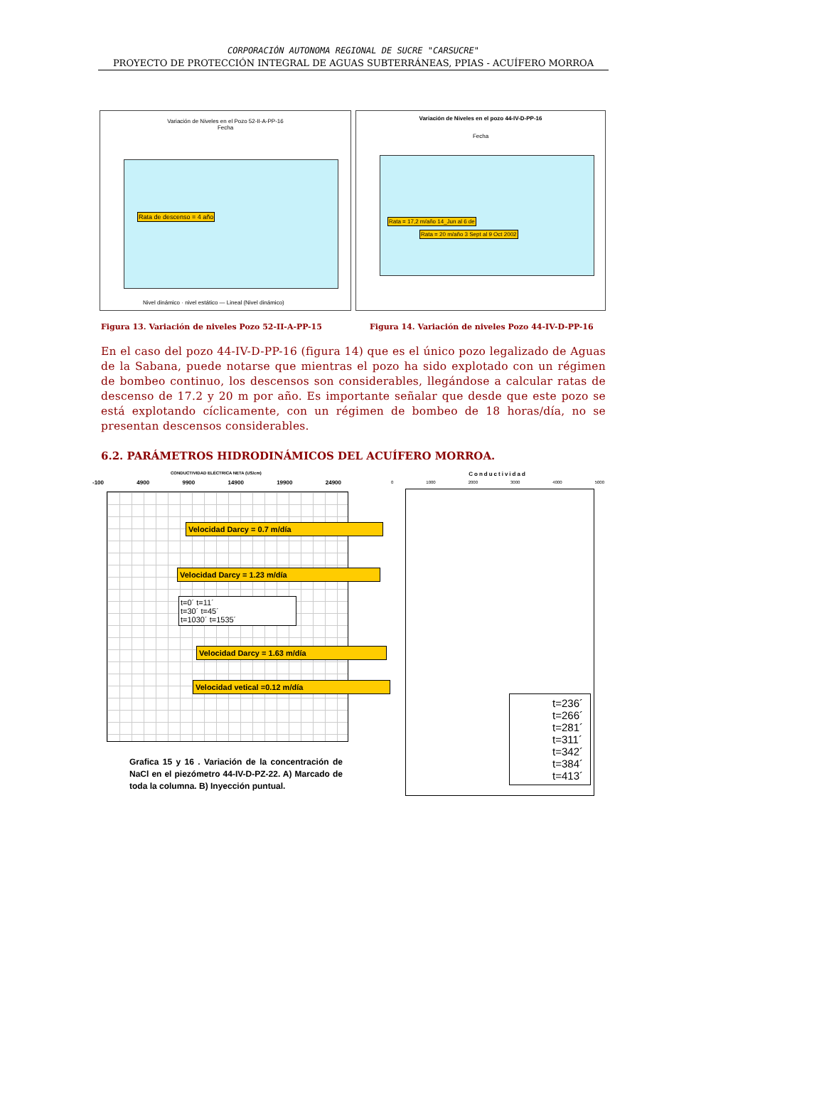CORPORACIÓN AUTONOMA REGIONAL DE SUCRE "CARSUCRE"
PROYECTO DE PROTECCIÓN INTEGRAL DE AGUAS SUBTERRÁNEAS, PPIAS - ACUÍFERO MORROA
Variación de Niveles en el Pozo 52-II-A-PP-16
Fecha
Rata de descenso = 4 año
Nivel dinámico · nivel estático — Lineal (Nivel dinámico)
Variación de Niveles en el pozo 44-IV-D-PP-16
Fecha
Rata = 17,2 m/año 14_Jun al 6 de
Rata = 20 m/año 3 Sept al 9 Oct 2002
Figura 13. Variación de niveles Pozo 52-II-A-PP-15 Figura 14. Variación de niveles Pozo 44-IV-D-PP-16
En el caso del pozo 44-IV-D-PP-16 (figura 14) que es el único pozo legalizado de Aguas de la Sabana, puede notarse que mientras el pozo ha sido explotado con un régimen de bombeo continuo, los descensos son considerables, llegándose a calcular ratas de descenso de 17.2 y 20 m por año. Es importante señalar que desde que este pozo se está explotando cíclicamente, con un régimen de bombeo de 18 horas/día, no se presentan descensos considerables.
6.2. PARÁMETROS HIDRODINÁMICOS DEL ACUÍFERO MORROA.
CONDUCTIVIDAD ELÉCTRICA NETA (US/cm)
-100 4900 9900 14900 19900 24900
Velocidad Darcy = 0.7 m/día
Velocidad Darcy = 1.23 m/día
t=0´ t=11´
t=30´ t=45´
t=1030´ t=1535´
Velocidad Darcy = 1.63 m/día
Velocidad vetical =0.12 m/día
Grafica 15 y 16 . Variación de la concentración de NaCl en el piezómetro 44-IV-D-PZ-22. A) Marcado de toda la columna. B) Inyección puntual.
Conductividad
0 1000 2000 3000 4000 5000
t=236´
t=266´
t=281´
t=311´
t=342´
t=384´
t=413´